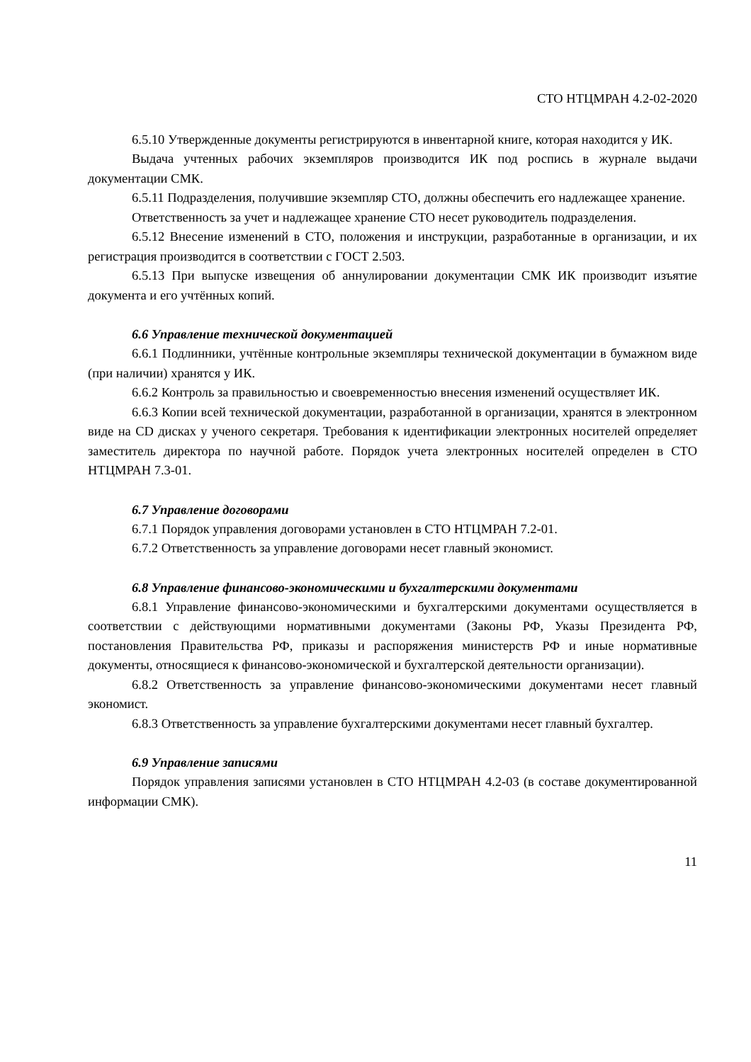СТО НТЦМРАН 4.2-02-2020
6.5.10 Утвержденные документы регистрируются в инвентарной книге, которая находится у ИК.
Выдача учтенных рабочих экземпляров производится ИК под роспись в журнале выдачи документации СМК.
6.5.11 Подразделения, получившие экземпляр СТО, должны обеспечить его надлежащее хранение.
Ответственность за учет и надлежащее хранение СТО несет руководитель подразделения.
6.5.12 Внесение изменений в СТО, положения и инструкции, разработанные в организации, и их регистрация производится в соответствии с ГОСТ 2.503.
6.5.13 При выпуске извещения об аннулировании документации СМК ИК производит изъятие документа и его учтённых копий.
6.6 Управление технической документацией
6.6.1 Подлинники, учтённые контрольные экземпляры технической документации в бумажном виде (при наличии) хранятся у ИК.
6.6.2 Контроль за правильностью и своевременностью внесения изменений осуществляет ИК.
6.6.3 Копии всей технической документации, разработанной в организации, хранятся в электронном виде на CD дисках у ученого секретаря. Требования к идентификации электронных носителей определяет заместитель директора по научной работе. Порядок учета электронных носителей определен в СТО НТЦМРАН 7.3-01.
6.7 Управление договорами
6.7.1 Порядок управления договорами установлен в СТО НТЦМРАН 7.2-01.
6.7.2 Ответственность за управление договорами несет главный экономист.
6.8 Управление финансово-экономическими и бухгалтерскими документами
6.8.1 Управление финансово-экономическими и бухгалтерскими документами осуществляется в соответствии с действующими нормативными документами (Законы РФ, Указы Президента РФ, постановления Правительства РФ, приказы и распоряжения министерств РФ и иные нормативные документы, относящиеся к финансово-экономической и бухгалтерской деятельности организации).
6.8.2 Ответственность за управление финансово-экономическими документами несет главный экономист.
6.8.3 Ответственность за управление бухгалтерскими документами несет главный бухгалтер.
6.9 Управление записями
Порядок управления записями установлен в СТО НТЦМРАН 4.2-03 (в составе документированной информации СМК).
11